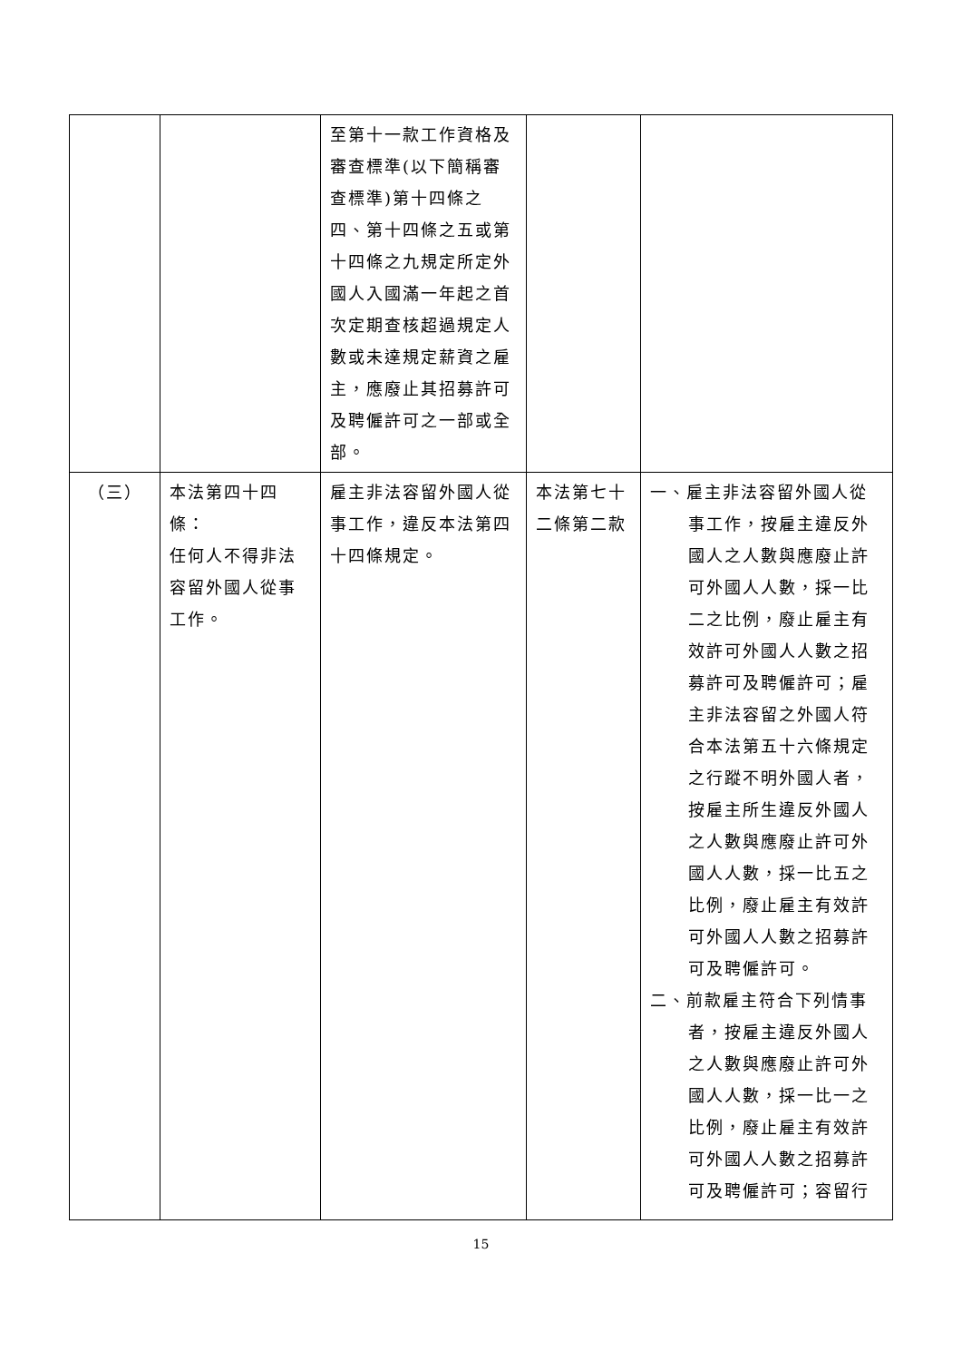| | | 至第十一款工作資格及審查標準(以下簡稱審查標準)第十四條之四、第十四條之五或第十四條之九規定所定外國人入國滿一年起之首次定期查核超過規定人數或未達規定薪資之雇主，應廢止其招募許可及聘僱許可之一部或全部。 | | |
| （三） | 本法第四十四條： 任何人不得非法容留外國人從事工作。 | 雇主非法容留外國人從事工作，違反本法第四十四條規定。 | 本法第七十二條第二款 | 一、雇主非法容留外國人從事工作，按雇主違反外國人之人數與應廢止許可外國人人數，採一比二之比例，廢止雇主有效許可外國人人數之招募許可及聘僱許可；雇主非法容留之外國人符合本法第五十六條規定之行蹤不明外國人者，按雇主所生違反外國人之人數與應廢止許可外國人人數，採一比五之比例，廢止雇主有效許可外國人人數之招募許可及聘僱許可。 二、前款雇主符合下列情事者，按雇主違反外國人之人數與應廢止許可外國人人數，採一比一之比例，廢止雇主有效許可外國人人數之招募許可及聘僱許可；容留行 |
15